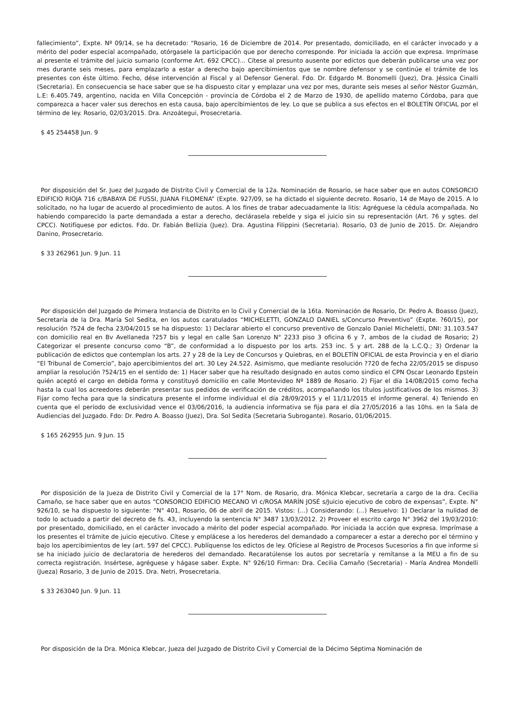fallecimiento”, Expte. Nº 09/14, se ha decretado: “Rosario, 16 de Diciembre de 2014. Por presentado, domiciliado, en el carácter invocado y a mérito del poder especial acompañado, otórgasele la participación que por derecho corresponde. Por iniciada la acción que expresa. Imprímase al presente el trámite del juicio sumario (conforme Art. 692 CPCC)... Cítese al presunto ausente por edictos que deberán publicarse una vez por mes durante seis meses, para emplazarlo a estar a derecho bajo apercibimientos que se nombre defensor y se continúe el trámite de los presentes con éste último. Fecho, dése intervención al Fiscal y al Defensor General. Fdo. Dr. Edgardo M. Bonomelli (Juez), Dra. Jéssica Cinalli (Secretaria). En consecuencia se hace saber que se ha dispuesto citar y emplazar una vez por mes, durante seis meses al señor Néstor Guzmán, L.E: 6.405.749, argentino, nacida en Villa Concepción - provincia de Córdoba el 2 de Marzo de 1930, de apellido materno Córdoba, para que comparezca a hacer valer sus derechos en esta causa, bajo apercibimientos de ley. Lo que se publica a sus efectos en el BOLETÍN OFICIAL por el término de ley. Rosario, 02/03/2015. Dra. Anzoátegui, Prosecretaria.
$ 45 254458 Jun. 9
Por disposición del Sr. Juez del Juzgado de Distrito Civil y Comercial de la 12a. Nominación de Rosario, se hace saber que en autos CONSORCIO EDIFICIO RIOJA 716 c/BABAYA DE FUSSI, JUANA FILOMENA” (Expte. 927/09, se ha dictado el siguiente decreto. Rosario, 14 de Mayo de 2015. A lo solicitado, no ha lugar de acuerdo al procedimiento de autos. A los fines de trabar adecuadamente la litis: Agréguese la cédula acompañada. No habiendo comparecido la parte demandada a estar a derecho, declárasela rebelde y siga el juicio sin su representación (Art. 76 y sgtes. del CPCC). Notifíquese por edictos. Fdo. Dr. Fabián Bellizia (Juez). Dra. Agustina Filippini (Secretaria). Rosario, 03 de Junio de 2015. Dr. Alejandro Danino, Prosecretario.
$ 33 262961 Jun. 9 Jun. 11
Por disposición del Juzgado de Primera Instancia de Distrito en lo Civil y Comercial de la 16ta. Nominación de Rosario, Dr. Pedro A. Boasso (Juez), Secretaría de la Dra. María Sol Sedita, en los autos caratulados “MICHELETTI, GONZALO DANIEL s/Concurso Preventivo” (Expte. ?60/15), por resolución ?524 de fecha 23/04/2015 se ha dispuesto: 1) Declarar abierto el concurso preventivo de Gonzalo Daniel Micheletti, DNI: 31.103.547 con domicilio real en Bv Avellaneda ?257 bis y legal en calle San Lorenzo N° 2233 piso 3 oficina 6 y 7, ambos de la ciudad de Rosario; 2) Categorizar el presente concurso como “B”, de conformidad a lo dispuesto por los arts. 253 inc. 5 y art. 288 de la L.C.Q.; 3) Ordenar la publicación de edictos que contemplan los arts. 27 y 28 de la Ley de Concursos y Quiebras, en el BOLETÍN OFICIAL de esta Provincia y en el diario “El Tribunal de Comercio”, bajo apercibimientos del art. 30 Ley 24.522. Asimismo, que mediante resolución ?720 de fecha 22/05/2015 se dispuso ampliar la resolución ?524/15 en el sentido de: 1) Hacer saber que ha resultado designado en autos como sindico el CPN Oscar Leonardo Epstein quién aceptó el cargo en debida forma y constituyó domicilio en calle Montevideo Nº 1889 de Rosario. 2) Fijar el día 14/08/2015 como fecha hasta la cual los acreedores deberán presentar sus pedidos de verificación de créditos, acompañando los títulos justificativos de los mismos. 3) Fijar como fecha para que la sindicatura presente el informe individual el día 28/09/2015 y el 11/11/2015 el informe general. 4) Teniendo en cuenta que el período de exclusividad vence el 03/06/2016, la audiencia informativa se fija para el día 27/05/2016 a las 10hs. en la Sala de Audiencias del Juzgado. Fdo: Dr. Pedro A. Boasso (Juez), Dra. Sol Sedita (Secretaria Subrogante). Rosario, 01/06/2015.
$ 165 262955 Jun. 9 Jun. 15
Por disposición de la Jueza de Distrito Civil y Comercial de la 17° Nom. de Rosario, dra. Mónica Klebcar, secretaría a cargo de la dra. Cecilia Camaño, se hace saber que en autos “CONSORCIO EDIFICIO MECANO VI c/ROSA MARÍN JOSÉ s/Juicio ejecutivo de cobro de expensas”, Expte. N° 926/10, se ha dispuesto lo siguiente: “N° 401, Rosario, 06 de abril de 2015. Vistos: (...) Considerando: (...) Resuelvo: 1) Declarar la nulidad de todo lo actuado a partir del decreto de fs. 43, incluyendo la sentencia N° 3487 13/03/2012. 2) Proveer el escrito cargo N° 3962 del 19/03/2010: por presentado, domiciliado, en el carácter invocado a mérito del poder especial acompañado. Por iniciada la acción que expresa. Imprímase a los presentes el trámite de juicio ejecutivo. Cítese y emplácese a los herederos del demandado a comparecer a estar a derecho por el término y bajo los apercibimientos de ley (art. 597 del CPCC). Publíquense los edictos de ley. Ofíciese al Registro de Procesos Sucesorios a fin que informe si se ha iniciado juicio de declaratoria de herederos del demandado. Recaratúlense los autos por secretaría y remítanse a la MEU a fin de su correcta registración. Insértese, agréguese y hágase saber. Expte. N° 926/10 Firman: Dra. Cecilia Camaño (Secretaria) - María Andrea Mondelli (Jueza) Rosario, 3 de Junio de 2015. Dra. Netri, Prosecretaria.
$ 33 263040 Jun. 9 Jun. 11
Por disposición de la Dra. Mónica Klebcar, Jueza del Juzgado de Distrito Civil y Comercial de la Décimo Séptima Nominación de